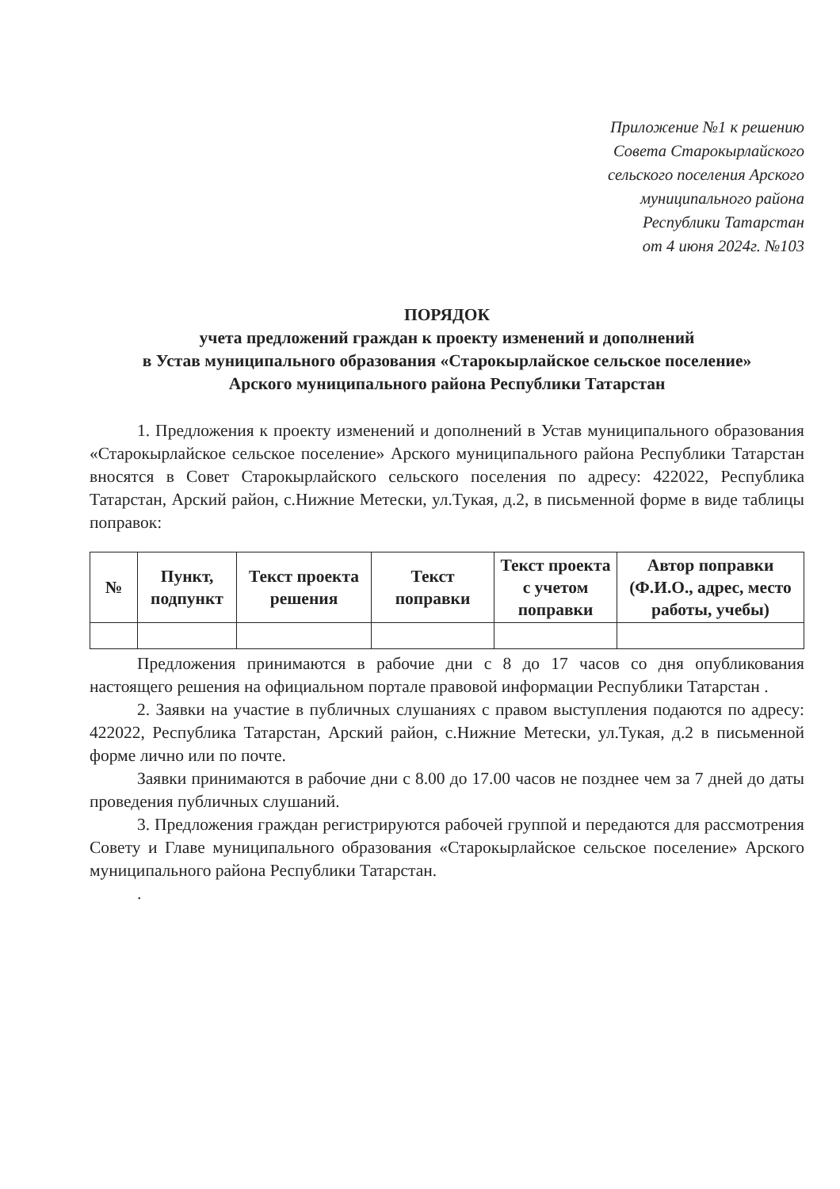Приложение №1 к решению
Совета Старокырлайского
сельского поселения Арского
муниципального района
Республики Татарстан
от 4 июня 2024г. №103
ПОРЯДОК
учета предложений граждан к проекту изменений и дополнений
в Устав муниципального образования «Старокырлайское сельское поселение»
Арского муниципального района Республики Татарстан
1. Предложения к проекту изменений и дополнений в Устав муниципального образования «Старокырлайское сельское поселение» Арского муниципального района Республики Татарстан вносятся в Совет Старокырлайского сельского поселения по адресу: 422022, Республика Татарстан, Арский район, с.Нижние Метески, ул.Тукая, д.2, в письменной форме в виде таблицы поправок:
| № | Пункт, подпункт | Текст проекта решения | Текст поправки | Текст проекта с учетом поправки | Автор поправки (Ф.И.О., адрес, место работы, учебы) |
| --- | --- | --- | --- | --- | --- |
Предложения принимаются в рабочие дни с 8 до 17 часов со дня опубликования настоящего решения на официальном портале правовой информации Республики Татарстан .
2. Заявки на участие в публичных слушаниях с правом выступления подаются по адресу: 422022, Республика Татарстан, Арский район, с.Нижние Метески, ул.Тукая, д.2 в письменной форме лично или по почте.
Заявки принимаются в рабочие дни с 8.00 до 17.00 часов не позднее чем за 7 дней до даты проведения публичных слушаний.
3. Предложения граждан регистрируются рабочей группой и передаются для рассмотрения Совету и Главе муниципального образования «Старокырлайское сельское поселение» Арского муниципального района Республики Татарстан.
.